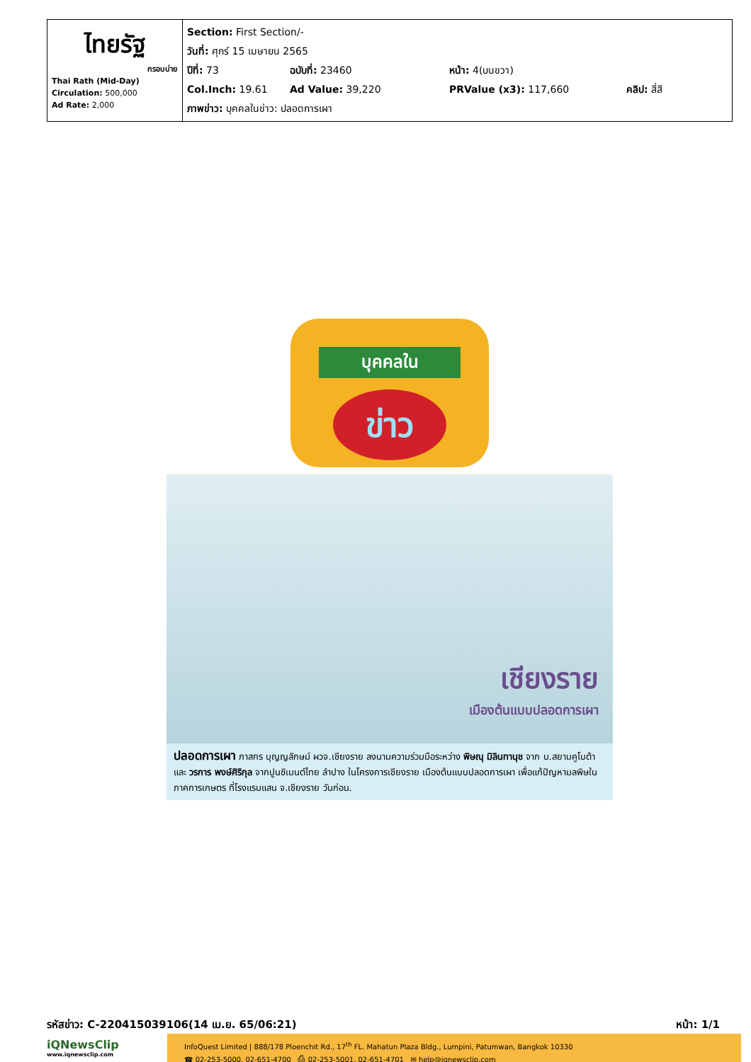| ไทยรัฐ กรอบบ่าย Thai Rath (Mid-Day) Circulation: 500,000 Ad Rate: 2,000 | Section: First Section/- วันที่: ศุกร์ 15 เมษายน 2565 ปีที่: 73 ฉบับที่: 23460 หน้า: 4(บนขวา) Col.Inch: 19.61 Ad Value: 39,220 PRValue (x3): 117,660 คลิป: สี่สี ภาพข่าว: บุคคลในข่าว: ปลอดการเผา |
บุคคลใน
ข่าว
เชียงราย
เมืองต้นแบบปลอดการเผา
ปลอดการเผา ภาสกร บุญญลักษม์ ผวจ.เชียงราย ลงนามความร่วมมือระหว่าง พิษณุ มิลินทานุช จาก บ.สยามคูโบต้า และ วรการ พงษ์ศิริกุล จากปูนซิเมนต์ไทย ลำปาง ในโครงการเชียงราย เมืองต้นแบบปลอดการเผา เพื่อแก้ปัญหามลพิษในภาคการเกษตร ที่โรงแรมแสน จ.เชียงราย วันก่อน.
รหัสข่าว: C-220415039106(14 เม.ย. 65/06:21) หน้า: 1/1
iQNewsClip
www.iqnewsclip.com
InfoQuest Limited | 888/178 Ploenchit Rd., 17<sup>th</sup> FL. Mahatun Plaza Bldg., Lumpini, Patumwan, Bangkok 10330
☎ 02-253-5000, 02-651-4700 ⎙ 02-253-5001, 02-651-4701 ✉ help@iqnewsclip.com